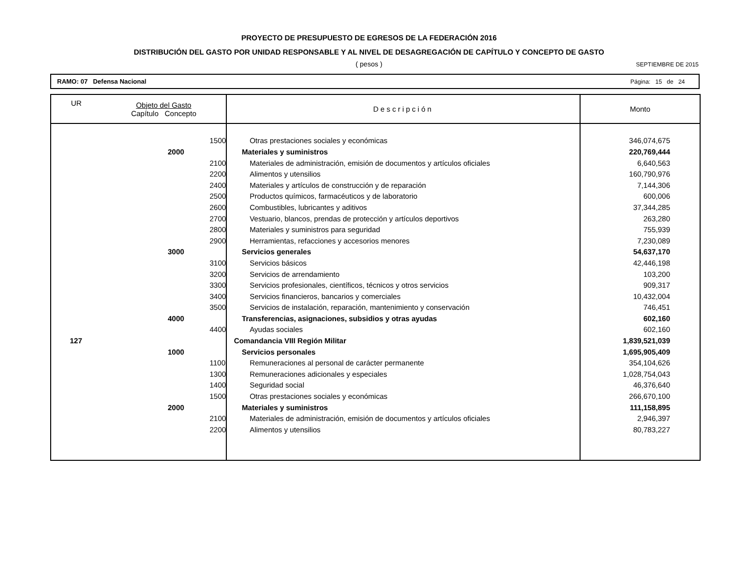PROYECTO DE PRESUPUESTO DE EGRESOS DE LA FEDERACIÓN 2016
DISTRIBUCIÓN DEL GASTO POR UNIDAD RESPONSABLE Y AL NIVEL DE DESAGREGACIÓN DE CAPÍTULO Y CONCEPTO DE GASTO
( pesos )
SEPTIEMBRE DE 2015
RAMO: 07 Defensa Nacional Página: 15 de 24
| UR | Objeto del Gasto Capítulo Concepto | Descripción | Monto |
| --- | --- | --- | --- |
| | 1500 | Otras prestaciones sociales y económicas | 346,074,675 |
| | 2000 | Materiales y suministros | 220,769,444 |
| | 2100 | Materiales de administración, emisión de documentos y artículos oficiales | 6,640,563 |
| | 2200 | Alimentos y utensilios | 160,790,976 |
| | 2400 | Materiales y artículos de construcción y de reparación | 7,144,306 |
| | 2500 | Productos químicos, farmacéuticos y de laboratorio | 600,006 |
| | 2600 | Combustibles, lubricantes y aditivos | 37,344,285 |
| | 2700 | Vestuario, blancos, prendas de protección y artículos deportivos | 263,280 |
| | 2800 | Materiales y suministros para seguridad | 755,939 |
| | 2900 | Herramientas, refacciones y accesorios menores | 7,230,089 |
| | 3000 | Servicios generales | 54,637,170 |
| | 3100 | Servicios básicos | 42,446,198 |
| | 3200 | Servicios de arrendamiento | 103,200 |
| | 3300 | Servicios profesionales, científicos, técnicos y otros servicios | 909,317 |
| | 3400 | Servicios financieros, bancarios y comerciales | 10,432,004 |
| | 3500 | Servicios de instalación, reparación, mantenimiento y conservación | 746,451 |
| | 4000 | Transferencias, asignaciones, subsidios y otras ayudas | 602,160 |
| | 4400 | Ayudas sociales | 602,160 |
| 127 | | Comandancia VIII Región Militar | 1,839,521,039 |
| | 1000 | Servicios personales | 1,695,905,409 |
| | 1100 | Remuneraciones al personal de carácter permanente | 354,104,626 |
| | 1300 | Remuneraciones adicionales y especiales | 1,028,754,043 |
| | 1400 | Seguridad social | 46,376,640 |
| | 1500 | Otras prestaciones sociales y económicas | 266,670,100 |
| | 2000 | Materiales y suministros | 111,158,895 |
| | 2100 | Materiales de administración, emisión de documentos y artículos oficiales | 2,946,397 |
| | 2200 | Alimentos y utensilios | 80,783,227 |